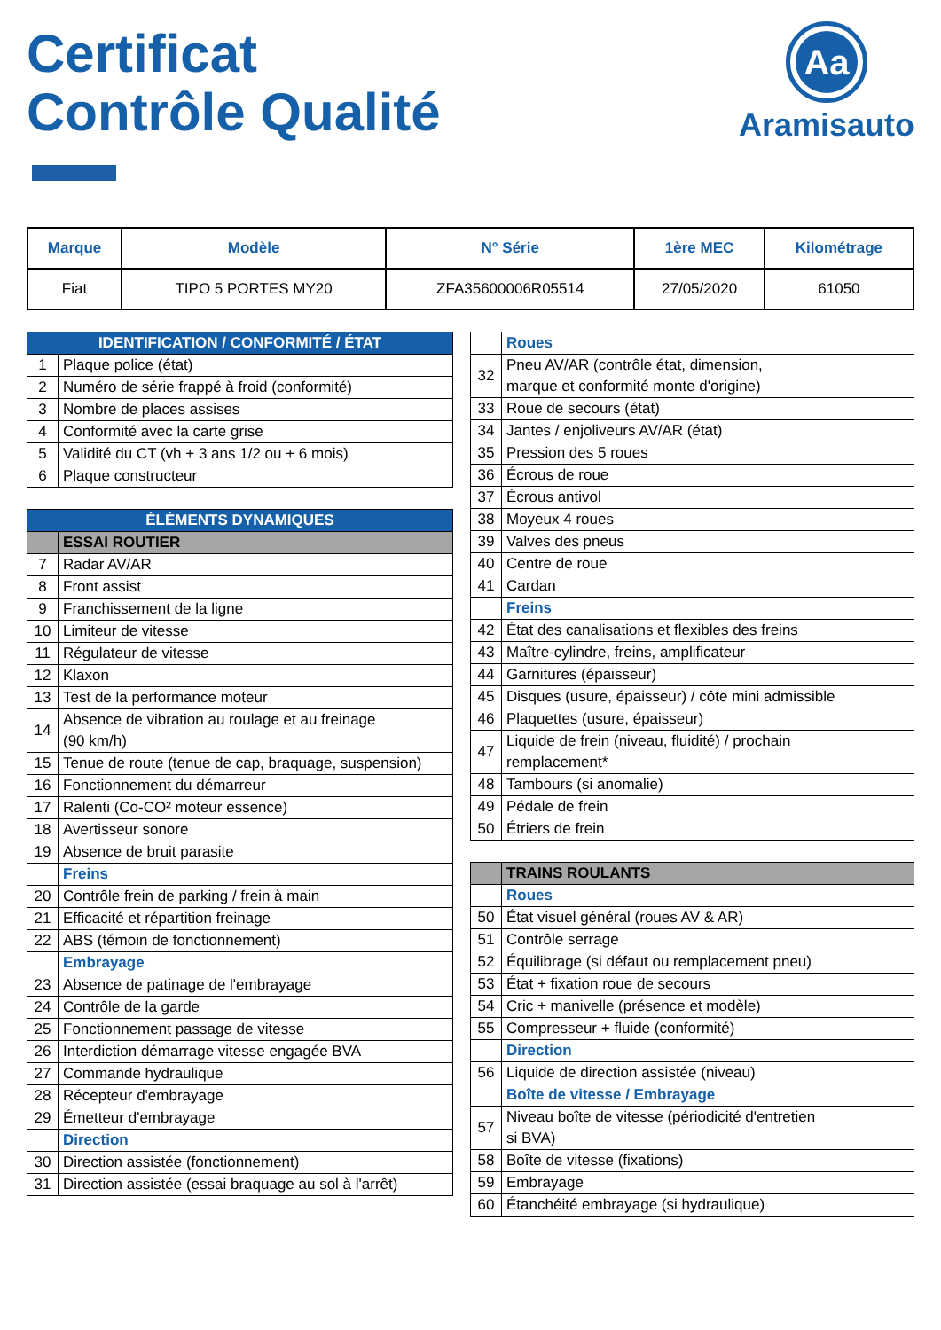Certificat
Contrôle Qualité
Aa
Aramisauto
| Marque | Modèle | N° Série | 1ère MEC | Kilométrage |
| --- | --- | --- | --- | --- |
| Fiat | TIPO 5 PORTES MY20 | ZFA35600006R05514 | 27/05/2020 | 61050 |
| IDENTIFICATION / CONFORMITÉ / ÉTAT | |
| 1 | Plaque police (état) |
| 2 | Numéro de série frappé à froid (conformité) |
| 3 | Nombre de places assises |
| 4 | Conformité avec la carte grise |
| 5 | Validité du CT (vh + 3 ans 1/2 ou + 6 mois) |
| 6 | Plaque constructeur |
| ÉLÉMENTS DYNAMIQUES | |
| | ESSAI ROUTIER |
| 7 | Radar AV/AR |
| 8 | Front assist |
| 9 | Franchissement de la ligne |
| 10 | Limiteur de vitesse |
| 11 | Régulateur de vitesse |
| 12 | Klaxon |
| 13 | Test de la performance moteur |
| 14 | Absence de vibration au roulage et au freinage (90 km/h) |
| 15 | Tenue de route (tenue de cap, braquage, suspension) |
| 16 | Fonctionnement du démarreur |
| 17 | Ralenti (Co-CO² moteur essence) |
| 18 | Avertisseur sonore |
| 19 | Absence de bruit parasite |
| | Freins |
| 20 | Contrôle frein de parking / frein à main |
| 21 | Efficacité et répartition freinage |
| 22 | ABS (témoin de fonctionnement) |
| | Embrayage |
| 23 | Absence de patinage de l'embrayage |
| 24 | Contrôle de la garde |
| 25 | Fonctionnement passage de vitesse |
| 26 | Interdiction démarrage vitesse engagée BVA |
| 27 | Commande hydraulique |
| 28 | Récepteur d'embrayage |
| 29 | Émetteur d'embrayage |
| | Direction |
| 30 | Direction assistée (fonctionnement) |
| 31 | Direction assistée (essai braquage au sol à l'arrêt) |
| | Roues |
| 32 | Pneu AV/AR (contrôle état, dimension, marque et conformité monte d'origine) |
| 33 | Roue de secours (état) |
| 34 | Jantes / enjoliveurs AV/AR (état) |
| 35 | Pression des 5 roues |
| 36 | Écrous de roue |
| 37 | Écrous antivol |
| 38 | Moyeux 4 roues |
| 39 | Valves des pneus |
| 40 | Centre de roue |
| 41 | Cardan |
| | Freins |
| 42 | État des canalisations et flexibles des freins |
| 43 | Maître-cylindre, freins, amplificateur |
| 44 | Garnitures (épaisseur) |
| 45 | Disques (usure, épaisseur) / côte mini admissible |
| 46 | Plaquettes (usure, épaisseur) |
| 47 | Liquide de frein (niveau, fluidité) / prochain remplacement* |
| 48 | Tambours (si anomalie) |
| 49 | Pédale de frein |
| 50 | Étriers de frein |
| | TRAINS ROULANTS |
| | Roues |
| 50 | État visuel général (roues AV & AR) |
| 51 | Contrôle serrage |
| 52 | Équilibrage (si défaut ou remplacement pneu) |
| 53 | État + fixation roue de secours |
| 54 | Cric + manivelle (présence et modèle) |
| 55 | Compresseur + fluide (conformité) |
| | Direction |
| 56 | Liquide de direction assistée (niveau) |
| | Boîte de vitesse / Embrayage |
| 57 | Niveau boîte de vitesse (périodicité d'entretien si BVA) |
| 58 | Boîte de vitesse (fixations) |
| 59 | Embrayage |
| 60 | Étanchéité embrayage (si hydraulique) |